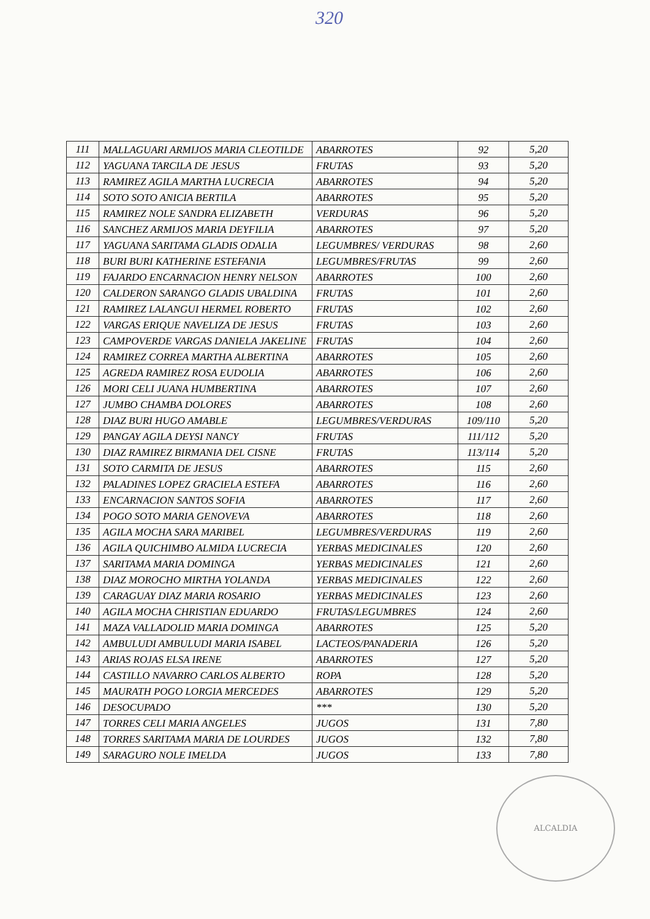320
| 111 | MALLAGUARI ARMIJOS MARIA CLEOTILDE | ABARROTES | 92 | 5,20 |
| 112 | YAGUANA TARCILA DE JESUS | FRUTAS | 93 | 5,20 |
| 113 | RAMIREZ AGILA MARTHA LUCRECIA | ABARROTES | 94 | 5,20 |
| 114 | SOTO SOTO ANICIA BERTILA | ABARROTES | 95 | 5,20 |
| 115 | RAMIREZ NOLE SANDRA ELIZABETH | VERDURAS | 96 | 5,20 |
| 116 | SANCHEZ ARMIJOS MARIA DEYFILIA | ABARROTES | 97 | 5,20 |
| 117 | YAGUANA SARITAMA GLADIS ODALIA | LEGUMBRES/ VERDURAS | 98 | 2,60 |
| 118 | BURI BURI KATHERINE ESTEFANIA | LEGUMBRES/FRUTAS | 99 | 2,60 |
| 119 | FAJARDO ENCARNACION HENRY NELSON | ABARROTES | 100 | 2,60 |
| 120 | CALDERON SARANGO GLADIS UBALDINA | FRUTAS | 101 | 2,60 |
| 121 | RAMIREZ LALANGUI HERMEL ROBERTO | FRUTAS | 102 | 2,60 |
| 122 | VARGAS ERIQUE NAVELIZA DE JESUS | FRUTAS | 103 | 2,60 |
| 123 | CAMPOVERDE VARGAS DANIELA JAKELINE | FRUTAS | 104 | 2,60 |
| 124 | RAMIREZ CORREA MARTHA ALBERTINA | ABARROTES | 105 | 2,60 |
| 125 | AGREDA RAMIREZ ROSA EUDOLIA | ABARROTES | 106 | 2,60 |
| 126 | MORI CELI JUANA HUMBERTINA | ABARROTES | 107 | 2,60 |
| 127 | JUMBO CHAMBA DOLORES | ABARROTES | 108 | 2,60 |
| 128 | DIAZ BURI HUGO AMABLE | LEGUMBRES/VERDURAS | 109/110 | 5,20 |
| 129 | PANGAY AGILA DEYSI NANCY | FRUTAS | 111/112 | 5,20 |
| 130 | DIAZ RAMIREZ BIRMANIA DEL CISNE | FRUTAS | 113/114 | 5,20 |
| 131 | SOTO CARMITA DE JESUS | ABARROTES | 115 | 2,60 |
| 132 | PALADINES LOPEZ GRACIELA ESTEFA | ABARROTES | 116 | 2,60 |
| 133 | ENCARNACION SANTOS SOFIA | ABARROTES | 117 | 2,60 |
| 134 | POGO SOTO MARIA GENOVEVA | ABARROTES | 118 | 2,60 |
| 135 | AGILA MOCHA SARA MARIBEL | LEGUMBRES/VERDURAS | 119 | 2,60 |
| 136 | AGILA QUICHIMBO ALMIDA LUCRECIA | YERBAS MEDICINALES | 120 | 2,60 |
| 137 | SARITAMA MARIA DOMINGA | YERBAS MEDICINALES | 121 | 2,60 |
| 138 | DIAZ MOROCHO MIRTHA YOLANDA | YERBAS MEDICINALES | 122 | 2,60 |
| 139 | CARAGUAY DIAZ MARIA ROSARIO | YERBAS MEDICINALES | 123 | 2,60 |
| 140 | AGILA MOCHA CHRISTIAN EDUARDO | FRUTAS/LEGUMBRES | 124 | 2,60 |
| 141 | MAZA VALLADOLID MARIA DOMINGA | ABARROTES | 125 | 5,20 |
| 142 | AMBULUDI AMBULUDI MARIA ISABEL | LACTEOS/PANADERIA | 126 | 5,20 |
| 143 | ARIAS ROJAS ELSA IRENE | ABARROTES | 127 | 5,20 |
| 144 | CASTILLO NAVARRO CARLOS ALBERTO | ROPA | 128 | 5,20 |
| 145 | MAURATH POGO LORGIA MERCEDES | ABARROTES | 129 | 5,20 |
| 146 | DESOCUPADO | *** | 130 | 5,20 |
| 147 | TORRES CELI MARIA ANGELES | JUGOS | 131 | 7,80 |
| 148 | TORRES SARITAMA MARIA DE LOURDES | JUGOS | 132 | 7,80 |
| 149 | SARAGURO NOLE IMELDA | JUGOS | 133 | 7,80 |
ALCALDIA